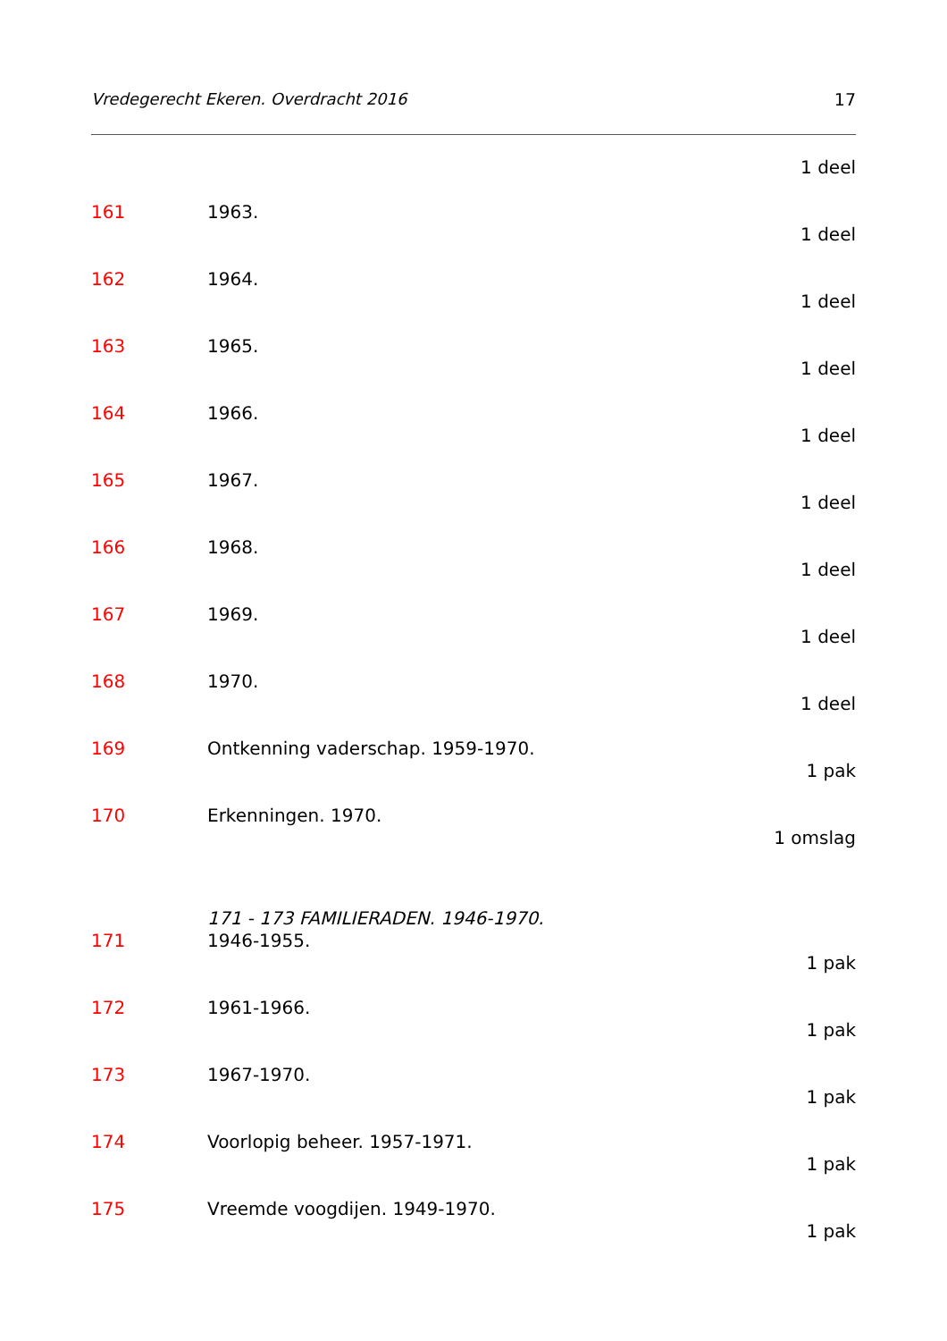Vredegerecht Ekeren. Overdracht 2016 17
1 deel
161 1963.
1 deel
162 1964.
1 deel
163 1965.
1 deel
164 1966.
1 deel
165 1967.
1 deel
166 1968.
1 deel
167 1969.
1 deel
168 1970.
1 deel
169 Ontkenning vaderschap. 1959-1970.
1 pak
170 Erkenningen. 1970.
1 omslag
171 - 173 FAMILIERADEN. 1946-1970.
171 1946-1955.
1 pak
172 1961-1966.
1 pak
173 1967-1970.
1 pak
174 Voorlopig beheer. 1957-1971.
1 pak
175 Vreemde voogdijen. 1949-1970.
1 pak